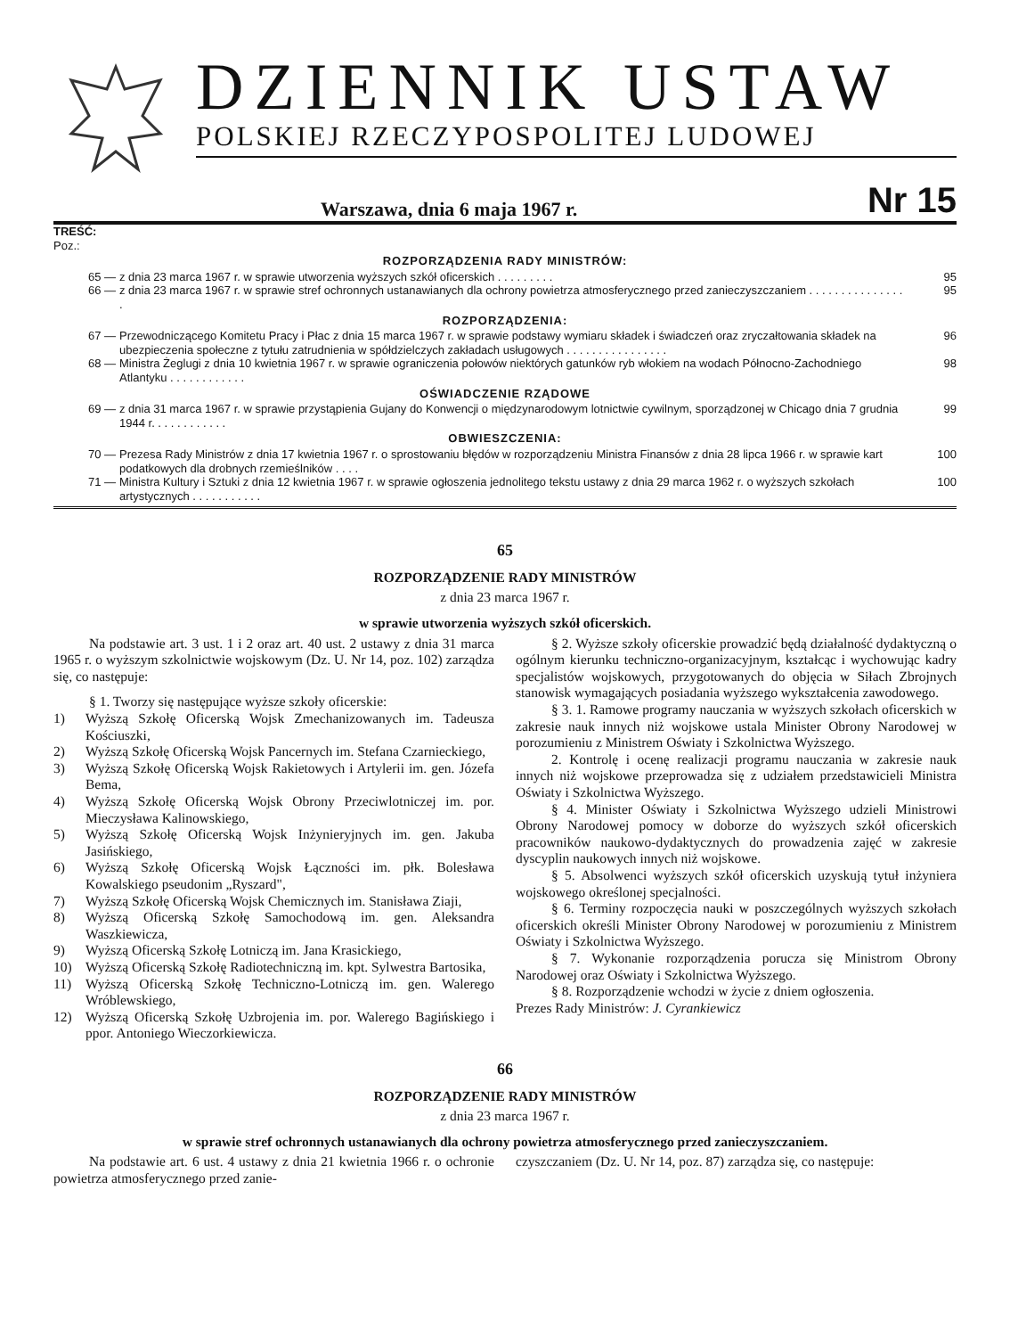DZIENNIK USTAW
POLSKIEJ RZECZYPOSPOLITEJ LUDOWEJ
Warszawa, dnia 6 maja 1967 r. Nr 15
TREŚĆ:
Poz.:
ROZPORZĄDZENIA RADY MINISTRÓW:
65 — z dnia 23 marca 1967 r. w sprawie utworzenia wyższych szkół oficerskich . . . . . . . . . 95
66 — z dnia 23 marca 1967 r. w sprawie stref ochronnych ustanawianych dla ochrony powietrza atmosferycznego przed zanieczyszczaniem . . . . . . . . . . . . . . . . 95
ROZPORZĄDZENIA:
67 — Przewodniczącego Komitetu Pracy i Płac z dnia 15 marca 1967 r. w sprawie podstawy wymiaru składek i świadczeń oraz zryczałtowania składek na ubezpieczenia społeczne z tytułu zatrudnienia w spółdzielczych zakładach usługowych . . . . . . . . . . . . . . . . 96
68 — Ministra Żeglugi z dnia 10 kwietnia 1967 r. w sprawie ograniczenia połowów niektórych gatunków ryb włokiem na wodach Północno-Zachodniego Atlantyku . . . . . . . . . . . . 98
OŚWIADCZENIE RZĄDOWE
69 — z dnia 31 marca 1967 r. w sprawie przystąpienia Gujany do Konwencji o międzynarodowym lotnictwie cywilnym, sporządzonej w Chicago dnia 7 grudnia 1944 r. . . . . . . . . . . . 99
OBWIESZCZENIA:
70 — Prezesa Rady Ministrów z dnia 17 kwietnia 1967 r. o sprostowaniu błędów w rozporządzeniu Ministra Finansów z dnia 28 lipca 1966 r. w sprawie kart podatkowych dla drobnych rzemieślników . . . . 100
71 — Ministra Kultury i Sztuki z dnia 12 kwietnia 1967 r. w sprawie ogłoszenia jednolitego tekstu ustawy z dnia 29 marca 1962 r. o wyższych szkołach artystycznych . . . . . . . . . . . 100
65
ROZPORZĄDZENIE RADY MINISTRÓW
z dnia 23 marca 1967 r.
w sprawie utworzenia wyższych szkół oficerskich.
Na podstawie art. 3 ust. 1 i 2 oraz art. 40 ust. 2 ustawy z dnia 31 marca 1965 r. o wyższym szkolnictwie wojskowym (Dz. U. Nr 14, poz. 102) zarządza się, co następuje:
§ 1. Tworzy się następujące wyższe szkoły oficerskie:
1) Wyższą Szkołę Oficerską Wojsk Zmechanizowanych im. Tadeusza Kościuszki,
2) Wyższą Szkołę Oficerską Wojsk Pancernych im. Stefana Czarnieckiego,
3) Wyższą Szkołę Oficerską Wojsk Rakietowych i Artylerii im. gen. Józefa Bema,
4) Wyższą Szkołę Oficerską Wojsk Obrony Przeciwlotniczej im. por. Mieczysława Kalinowskiego,
5) Wyższą Szkołę Oficerską Wojsk Inżynieryjnych im. gen. Jakuba Jasińskiego,
6) Wyższą Szkołę Oficerską Wojsk Łączności im. płk. Bolesława Kowalskiego pseudonim „Ryszard",
7) Wyższą Szkołę Oficerską Wojsk Chemicznych im. Stanisława Ziaji,
8) Wyższą Oficerską Szkołę Samochodową im. gen. Aleksandra Waszkiewicza,
9) Wyższą Oficerską Szkołę Lotniczą im. Jana Krasickiego,
10) Wyższą Oficerską Szkołę Radiotechniczną im. kpt. Sylwestra Bartosika,
11) Wyższą Oficerską Szkołę Techniczno-Lotniczą im. gen. Walerego Wróblewskiego,
12) Wyższą Oficerską Szkołę Uzbrojenia im. por. Walerego Bagińskiego i ppor. Antoniego Wieczorkiewicza.
§ 2. Wyższe szkoły oficerskie prowadzić będą działalność dydaktyczną o ogólnym kierunku techniczno-organizacyjnym, kształcąc i wychowując kadry specjalistów wojskowych, przygotowanych do objęcia w Siłach Zbrojnych stanowisk wymagających posiadania wyższego wykształcenia zawodowego.
§ 3. 1. Ramowe programy nauczania w wyższych szkołach oficerskich w zakresie nauk innych niż wojskowe ustala Minister Obrony Narodowej w porozumieniu z Ministrem Oświaty i Szkolnictwa Wyższego.
2. Kontrolę i ocenę realizacji programu nauczania w zakresie nauk innych niż wojskowe przeprowadza się z udziałem przedstawicieli Ministra Oświaty i Szkolnictwa Wyższego.
§ 4. Minister Oświaty i Szkolnictwa Wyższego udzieli Ministrowi Obrony Narodowej pomocy w doborze do wyższych szkół oficerskich pracowników naukowo-dydaktycznych do prowadzenia zajęć w zakresie dyscyplin naukowych innych niż wojskowe.
§ 5. Absolwenci wyższych szkół oficerskich uzyskują tytuł inżyniera wojskowego określonej specjalności.
§ 6. Terminy rozpoczęcia nauki w poszczególnych wyższych szkołach oficerskich określi Minister Obrony Narodowej w porozumieniu z Ministrem Oświaty i Szkolnictwa Wyższego.
§ 7. Wykonanie rozporządzenia porucza się Ministrom Obrony Narodowej oraz Oświaty i Szkolnictwa Wyższego.
§ 8. Rozporządzenie wchodzi w życie z dniem ogłoszenia.
Prezes Rady Ministrów: J. Cyrankiewicz
66
ROZPORZĄDZENIE RADY MINISTRÓW
z dnia 23 marca 1967 r.
w sprawie stref ochronnych ustanawianych dla ochrony powietrza atmosferycznego przed zanieczyszczaniem.
Na podstawie art. 6 ust. 4 ustawy z dnia 21 kwietnia 1966 r. o ochronie powietrza atmosferycznego przed zanie-
czyszczaniem (Dz. U. Nr 14, poz. 87) zarządza się, co następuje: